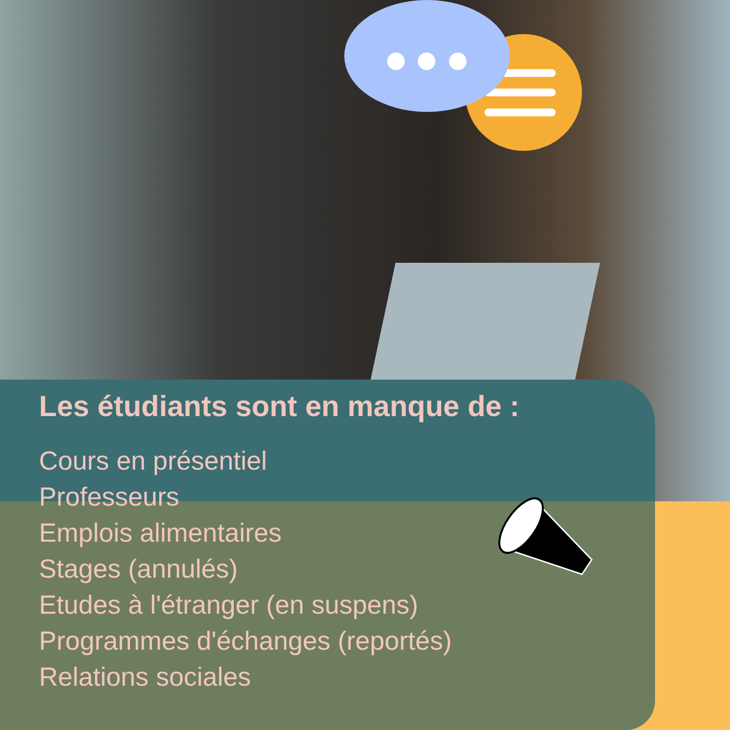Les étudiants sont en manque de :
Cours en présentiel
Professeurs
Emplois alimentaires
Stages (annulés)
Etudes à l'étranger (en suspens)
Programmes d'échanges (reportés)
Relations sociales